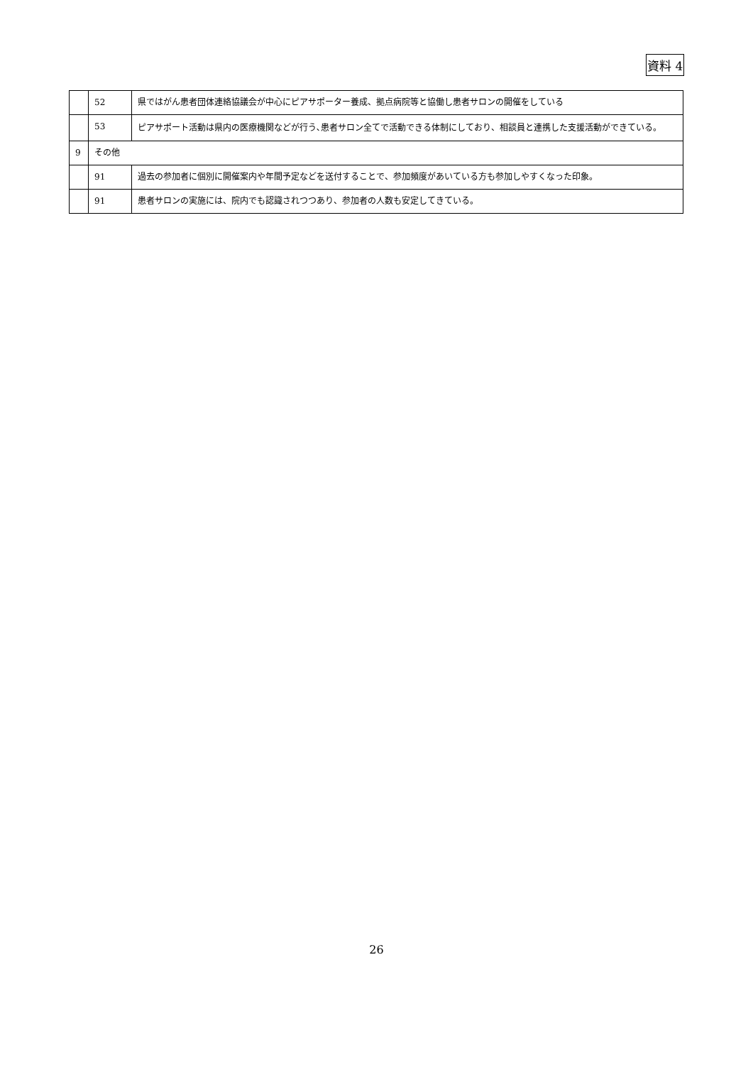資料 4
| | 52 | 県ではがん患者団体連絡協議会が中心にピアサポーター養成、拠点病院等と協働し患者サロンの開催をしている |
| | 53 | ピアサポート活動は県内の医療機関などが行う､患者サロン全てで活動できる体制にしており、相談員と連携した支援活動ができている。 |
| 9 | その他 | |
| | 91 | 過去の参加者に個別に開催案内や年間予定などを送付することで、参加頻度があいている方も参加しやすくなった印象。 |
| | 91 | 患者サロンの実施には、院内でも認識されつつあり、参加者の人数も安定してきている。 |
26